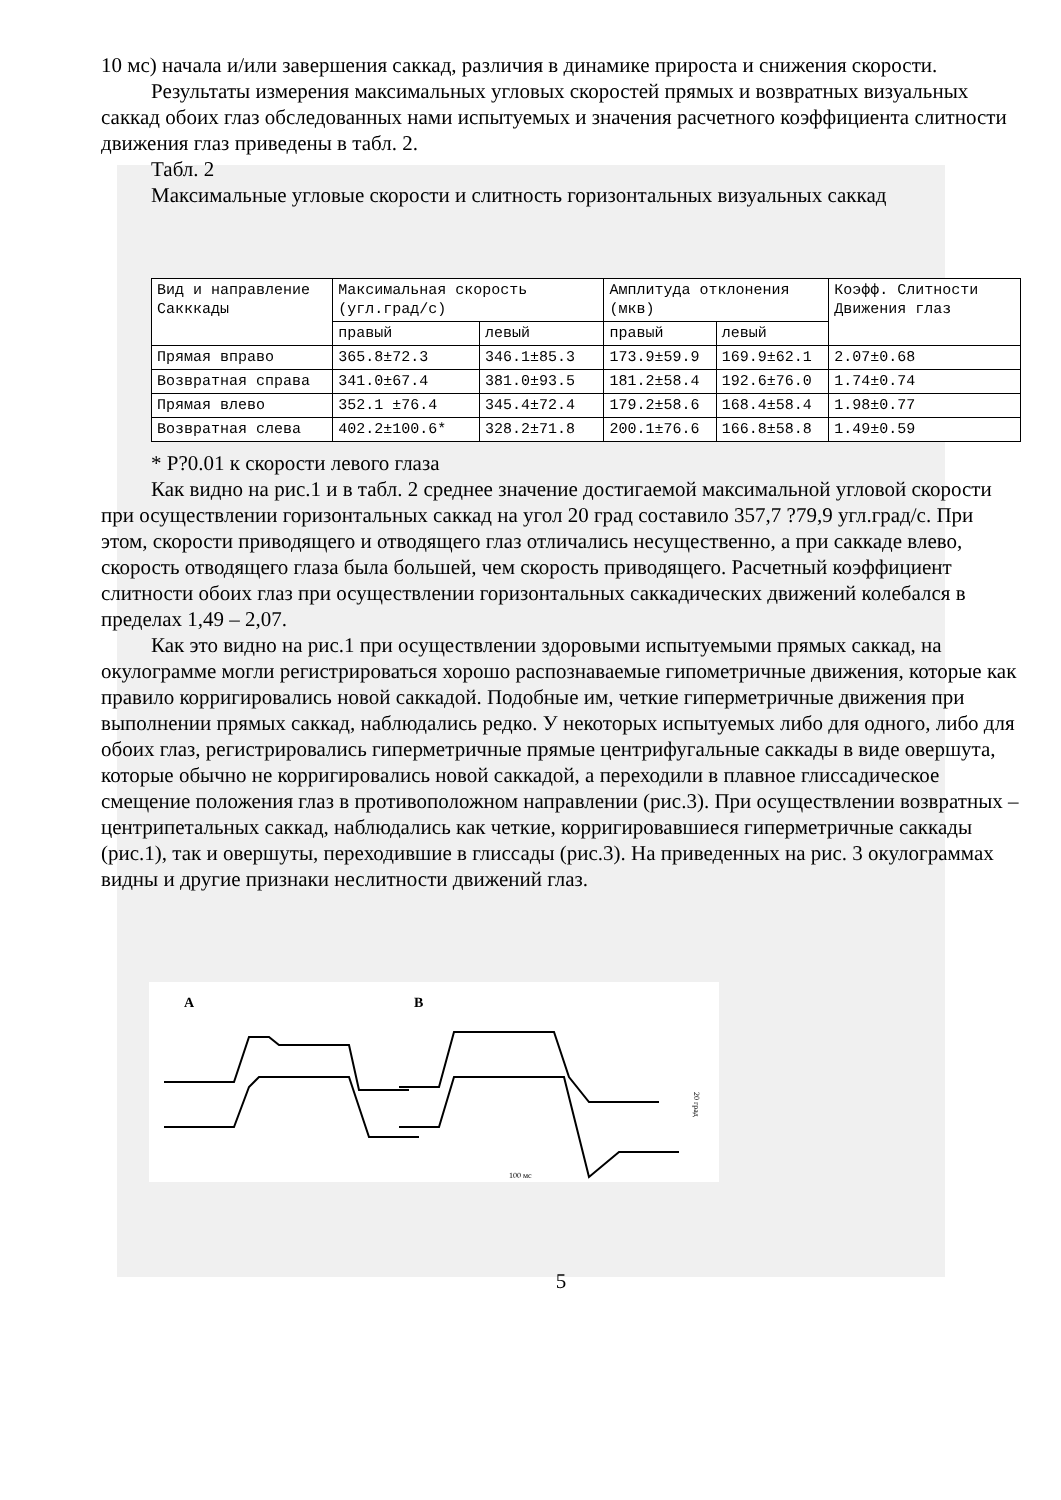10 мс) начала и/или завершения саккад, различия в динамике прироста и снижения скорости.
Результаты измерения максимальных угловых скоростей прямых и возвратных визуальных саккад обоих глаз обследованных нами испытуемых и значения расчетного коэффициента слитности движения глаз приведены в табл. 2.
Табл. 2
Максимальные угловые скорости и слитность горизонтальных визуальных саккад
| Вид и направление Сакккады | Максимальная скорость (угл.град/с) | | Амплитуда отклонения (мкв) | | Коэфф. Слитности Движения глаз |
| --- | --- | --- | --- | --- | --- |
| | правый | левый | правый | левый | |
| Прямая вправо | 365.8±72.3 | 346.1±85.3 | 173.9±59.9 | 169.9±62.1 | 2.07±0.68 |
| Возвратная справа | 341.0±67.4 | 381.0±93.5 | 181.2±58.4 | 192.6±76.0 | 1.74±0.74 |
| Прямая влево | 352.1 ±76.4 | 345.4±72.4 | 179.2±58.6 | 168.4±58.4 | 1.98±0.77 |
| Возвратная слева | 402.2±100.6* | 328.2±71.8 | 200.1±76.6 | 166.8±58.8 | 1.49±0.59 |
* P?0.01 к скорости левого глаза
Как видно на рис.1 и в табл. 2 среднее значение достигаемой максимальной угловой скорости при осуществлении горизонтальных саккад на угол 20 град составило 357,7 ?79,9 угл.град/с. При этом, скорости приводящего и отводящего глаз отличались несущественно, а при саккаде влево, скорость отводящего глаза была большей, чем скорость приводящего. Расчетный коэффициент слитности обоих глаз при осуществлении горизонтальных саккадических движений колебался в пределах 1,49 – 2,07.
Как это видно на рис.1 при осуществлении здоровыми испытуемыми прямых саккад, на окулограмме могли регистрироваться хорошо распознаваемые гипометричные движения, которые как правило корригировались новой саккадой. Подобные им, четкие гиперметричные движения при выполнении прямых саккад, наблюдались редко. У некоторых испытуемых либо для одного, либо для обоих глаз, регистрировались гиперметричные прямые центрифугальные саккады в виде овершута, которые обычно не корригировались новой саккадой, а переходили в плавное глиссадическое смещение положения глаз в противоположном направлении (рис.3). При осуществлении возвратных – центрипетальных саккад, наблюдались как четкие, корригировавшиеся гиперметричные саккады (рис.1), так и овершуты, переходившие в глиссады (рис.3). На приведенных на рис. 3 окулограммах видны и другие признаки неслитности движений глаз.
A
B
100 мс
20 град
5